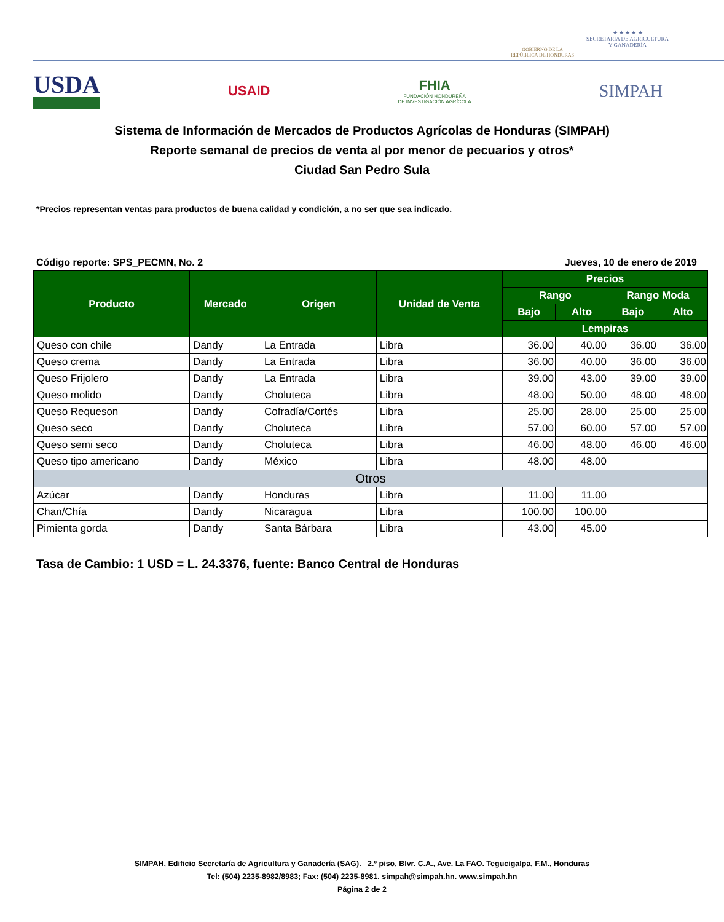GOBIERNO DE LA
REPÚBLICA DE HONDURAS
★ ★ ★ ★ ★
SECRETARÍA DE AGRICULTURA
Y GANADERÍA
USDA
USAID
FHIA
FUNDACIÓN HONDUREÑA
DE INVESTIGACIÓN AGRÍCOLA
SIMPAH
Sistema de Información de Mercados de Productos Agrícolas de Honduras (SIMPAH)
Reporte semanal de precios de venta al por menor de pecuarios y otros*
Ciudad San Pedro Sula
*Precios representan ventas para productos de buena calidad y condición, a no ser que sea indicado.
Código reporte: SPS_PECMN, No. 2 Jueves, 10 de enero de 2019
| Producto | Mercado | Origen | Unidad de Venta | Precios | | | |
| --- | --- | --- | --- | --- | --- | --- | --- |
| | | | | Rango | | Rango Moda | |
| | | | | Bajo | Alto | Bajo | Alto |
| | | | | Lempiras | | | |
| Queso con chile | Dandy | La Entrada | Libra | 36.00 | 40.00 | 36.00 | 36.00 |
| Queso crema | Dandy | La Entrada | Libra | 36.00 | 40.00 | 36.00 | 36.00 |
| Queso Frijolero | Dandy | La Entrada | Libra | 39.00 | 43.00 | 39.00 | 39.00 |
| Queso molido | Dandy | Choluteca | Libra | 48.00 | 50.00 | 48.00 | 48.00 |
| Queso Requeson | Dandy | Cofradía/Cortés | Libra | 25.00 | 28.00 | 25.00 | 25.00 |
| Queso seco | Dandy | Choluteca | Libra | 57.00 | 60.00 | 57.00 | 57.00 |
| Queso semi seco | Dandy | Choluteca | Libra | 46.00 | 48.00 | 46.00 | 46.00 |
| Queso tipo americano | Dandy | México | Libra | 48.00 | 48.00 | | |
| Otros | | | | | | | |
| Azúcar | Dandy | Honduras | Libra | 11.00 | 11.00 | | |
| Chan/Chía | Dandy | Nicaragua | Libra | 100.00 | 100.00 | | |
| Pimienta gorda | Dandy | Santa Bárbara | Libra | 43.00 | 45.00 | | |
Tasa de Cambio: 1 USD = L. 24.3376, fuente: Banco Central de Honduras
SIMPAH, Edificio Secretaría de Agricultura y Ganadería (SAG). 2.º piso, Blvr. C.A., Ave. La FAO. Tegucigalpa, F.M., Honduras
Tel: (504) 2235-8982/8983; Fax: (504) 2235-8981. simpah@simpah.hn. www.simpah.hn
Página 2 de 2